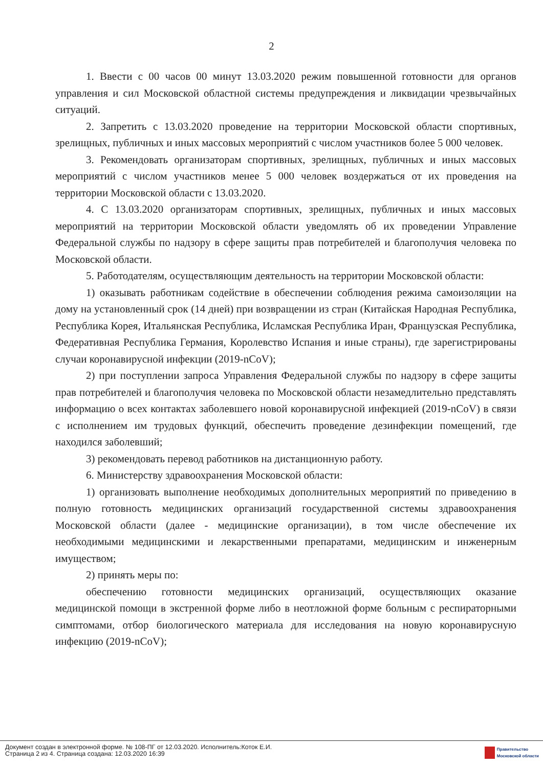2
1. Ввести с 00 часов 00 минут 13.03.2020 режим повышенной готовности для органов управления и сил Московской областной системы предупреждения и ликвидации чрезвычайных ситуаций.
2. Запретить с 13.03.2020 проведение на территории Московской области спортивных, зрелищных, публичных и иных массовых мероприятий с числом участников более 5 000 человек.
3. Рекомендовать организаторам спортивных, зрелищных, публичных и иных массовых мероприятий с числом участников менее 5 000 человек воздержаться от их проведения на территории Московской области с 13.03.2020.
4. С 13.03.2020 организаторам спортивных, зрелищных, публичных и иных массовых мероприятий на территории Московской области уведомлять об их проведении Управление Федеральной службы по надзору в сфере защиты прав потребителей и благополучия человека по Московской области.
5. Работодателям, осуществляющим деятельность на территории Московской области:
1) оказывать работникам содействие в обеспечении соблюдения режима самоизоляции на дому на установленный срок (14 дней) при возвращении из стран (Китайская Народная Республика, Республика Корея, Итальянская Республика, Исламская Республика Иран, Французская Республика, Федеративная Республика Германия, Королевство Испания и иные страны), где зарегистрированы случаи коронавирусной инфекции (2019-nCoV);
2) при поступлении запроса Управления Федеральной службы по надзору в сфере защиты прав потребителей и благополучия человека по Московской области незамедлительно представлять информацию о всех контактах заболевшего новой коронавирусной инфекцией (2019-nCoV) в связи с исполнением им трудовых функций, обеспечить проведение дезинфекции помещений, где находился заболевший;
3) рекомендовать перевод работников на дистанционную работу.
6. Министерству здравоохранения Московской области:
1) организовать выполнение необходимых дополнительных мероприятий по приведению в полную готовность медицинских организаций государственной системы здравоохранения Московской области (далее - медицинские организации), в том числе обеспечение их необходимыми медицинскими и лекарственными препаратами, медицинским и инженерным имуществом;
2) принять меры по:
обеспечению готовности медицинских организаций, осуществляющих оказание медицинской помощи в экстренной форме либо в неотложной форме больным с респираторными симптомами, отбор биологического материала для исследования на новую коронавирусную инфекцию (2019-nCoV);
Документ создан в электронной форме. № 108-ПГ от 12.03.2020. Исполнитель:Коток Е.И.
Страница 2 из 4. Страница создана: 12.03.2020 16:39
Правительство
Московской области